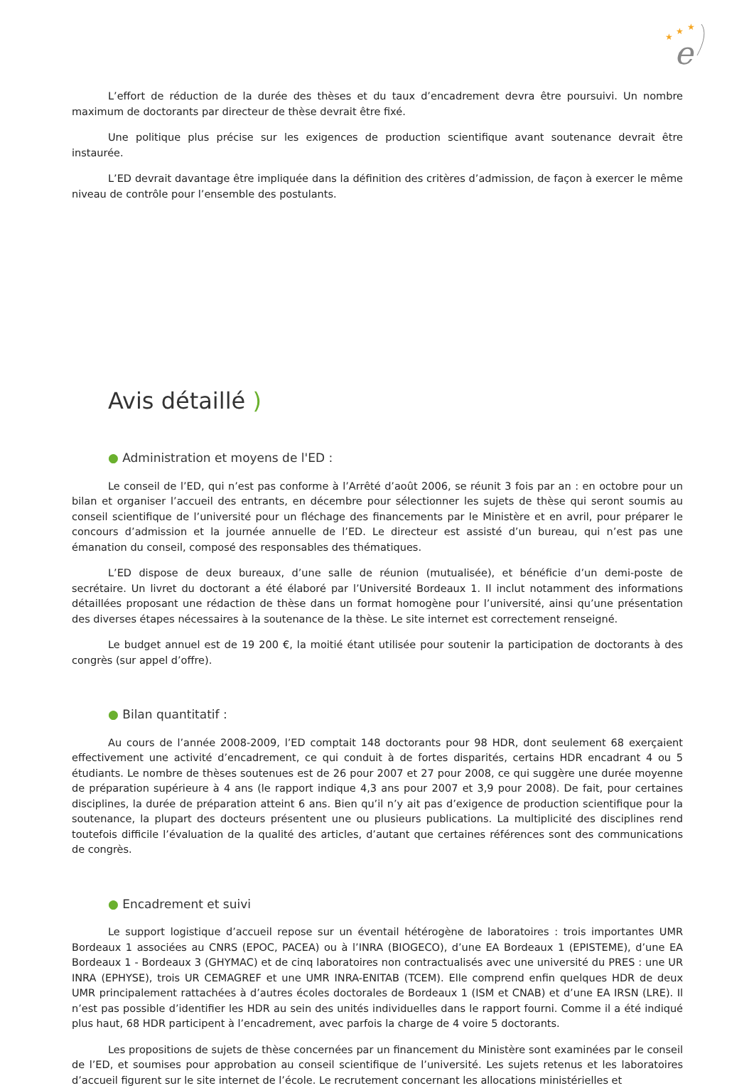★
★
★
e
L’effort de réduction de la durée des thèses et du taux d’encadrement devra être poursuivi. Un nombre maximum de doctorants par directeur de thèse devrait être fixé.
Une politique plus précise sur les exigences de production scientifique avant soutenance devrait être instaurée.
L’ED devrait davantage être impliquée dans la définition des critères d’admission, de façon à exercer le même niveau de contrôle pour l’ensemble des postulants.
Avis détaillé )
● Administration et moyens de l'ED :
Le conseil de l’ED, qui n’est pas conforme à l’Arrêté d’août 2006, se réunit 3 fois par an : en octobre pour un bilan et organiser l’accueil des entrants, en décembre pour sélectionner les sujets de thèse qui seront soumis au conseil scientifique de l’université pour un fléchage des financements par le Ministère et en avril, pour préparer le concours d’admission et la journée annuelle de l’ED. Le directeur est assisté d’un bureau, qui n’est pas une émanation du conseil, composé des responsables des thématiques.
L’ED dispose de deux bureaux, d’une salle de réunion (mutualisée), et bénéficie d’un demi-poste de secrétaire. Un livret du doctorant a été élaboré par l’Université Bordeaux 1. Il inclut notamment des informations détaillées proposant une rédaction de thèse dans un format homogène pour l’université, ainsi qu’une présentation des diverses étapes nécessaires à la soutenance de la thèse. Le site internet est correctement renseigné.
Le budget annuel est de 19 200 €, la moitié étant utilisée pour soutenir la participation de doctorants à des congrès (sur appel d’offre).
● Bilan quantitatif :
Au cours de l’année 2008-2009, l’ED comptait 148 doctorants pour 98 HDR, dont seulement 68 exerçaient effectivement une activité d’encadrement, ce qui conduit à de fortes disparités, certains HDR encadrant 4 ou 5 étudiants. Le nombre de thèses soutenues est de 26 pour 2007 et 27 pour 2008, ce qui suggère une durée moyenne de préparation supérieure à 4 ans (le rapport indique 4,3 ans pour 2007 et 3,9 pour 2008). De fait, pour certaines disciplines, la durée de préparation atteint 6 ans. Bien qu’il n’y ait pas d’exigence de production scientifique pour la soutenance, la plupart des docteurs présentent une ou plusieurs publications. La multiplicité des disciplines rend toutefois difficile l’évaluation de la qualité des articles, d’autant que certaines références sont des communications de congrès.
● Encadrement et suivi
Le support logistique d’accueil repose sur un éventail hétérogène de laboratoires : trois importantes UMR Bordeaux 1 associées au CNRS (EPOC, PACEA) ou à l’INRA (BIOGECO), d’une EA Bordeaux 1 (EPISTEME), d’une EA Bordeaux 1 - Bordeaux 3 (GHYMAC) et de cinq laboratoires non contractualisés avec une université du PRES : une UR INRA (EPHYSE), trois UR CEMAGREF et une UMR INRA-ENITAB (TCEM). Elle comprend enfin quelques HDR de deux UMR principalement rattachées à d’autres écoles doctorales de Bordeaux 1 (ISM et CNAB) et d’une EA IRSN (LRE). Il n’est pas possible d’identifier les HDR au sein des unités individuelles dans le rapport fourni. Comme il a été indiqué plus haut, 68 HDR participent à l’encadrement, avec parfois la charge de 4 voire 5 doctorants.
Les propositions de sujets de thèse concernées par un financement du Ministère sont examinées par le conseil de l’ED, et soumises pour approbation au conseil scientifique de l’université. Les sujets retenus et les laboratoires d’accueil figurent sur le site internet de l’école. Le recrutement concernant les allocations ministérielles et